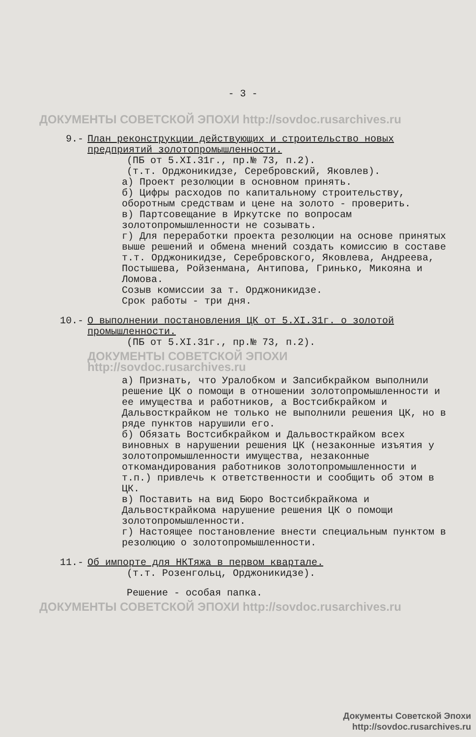- 3 -
ДОКУМЕНТЫ СОВЕТСКОЙ ЭПОХИ http://sovdoc.rusarchives.ru
9.- План реконструкции действующих и строительство новых предприятий золотопромышленности.
(ПБ от 5.XI.31г., пр.№ 73, п.2).
(т.т. Орджоникидзе, Серебровский, Яковлев).
а) Проект резолюции в основном принять.
б) Цифры расходов по капитальному строительству, оборотным средствам и цене на золото - проверить.
в) Партсовещание в Иркутске по вопросам золотопромышленности не созывать.
г) Для переработки проекта резолюции на основе принятых выше решений и обмена мнений создать комиссию в составе т.т. Орджоникидзе, Серебровского, Яковлева, Андреева, Постышева, Ройзенмана, Антипова, Гринько, Микояна и Ломова.
Созыв комиссии за т. Орджоникидзе.
Срок работы - три дня.
10.- О выполнении постановления ЦК от 5.XI.31г. о золотой промышленности.
(ПБ от 5.XI.31г., пр.№ 73, п.2).
ДОКУМЕНТЫ СОВЕТСКОЙ ЭПОХИ http://sovdoc.rusarchives.ru
а) Признать, что Уралобком и Запсибкрайком выполнили решение ЦК о помощи в отношении золотопромышленности и ее имущества и работников, а Востсибкрайком и Дальвосткрайком не только не выполнили решения ЦК, но в ряде пунктов нарушили его.
б) Обязать Востсибкрайком и Дальвосткрайком всех виновных в нарушении решения ЦК (незаконные изъятия у золотопромышленности имущества, незаконные откомандирования работников золотопромышленности и т.п.) привлечь к ответственности и сообщить об этом в ЦК.
в) Поставить на вид Бюро Востсибкрайкома и Дальвосткрайкома нарушение решения ЦК о помощи золотопромышленности.
г) Настоящее постановление внести специальным пунктом в резолюцию о золотопромышленности.
11.- Об импорте для НКТяжа в первом квартале.
(т.т. Розенгольц, Орджоникидзе).
Решение - особая папка.
ДОКУМЕНТЫ СОВЕТСКОЙ ЭПОХИ http://sovdoc.rusarchives.ru
Документы Советской Эпохи
http://sovdoc.rusarchives.ru